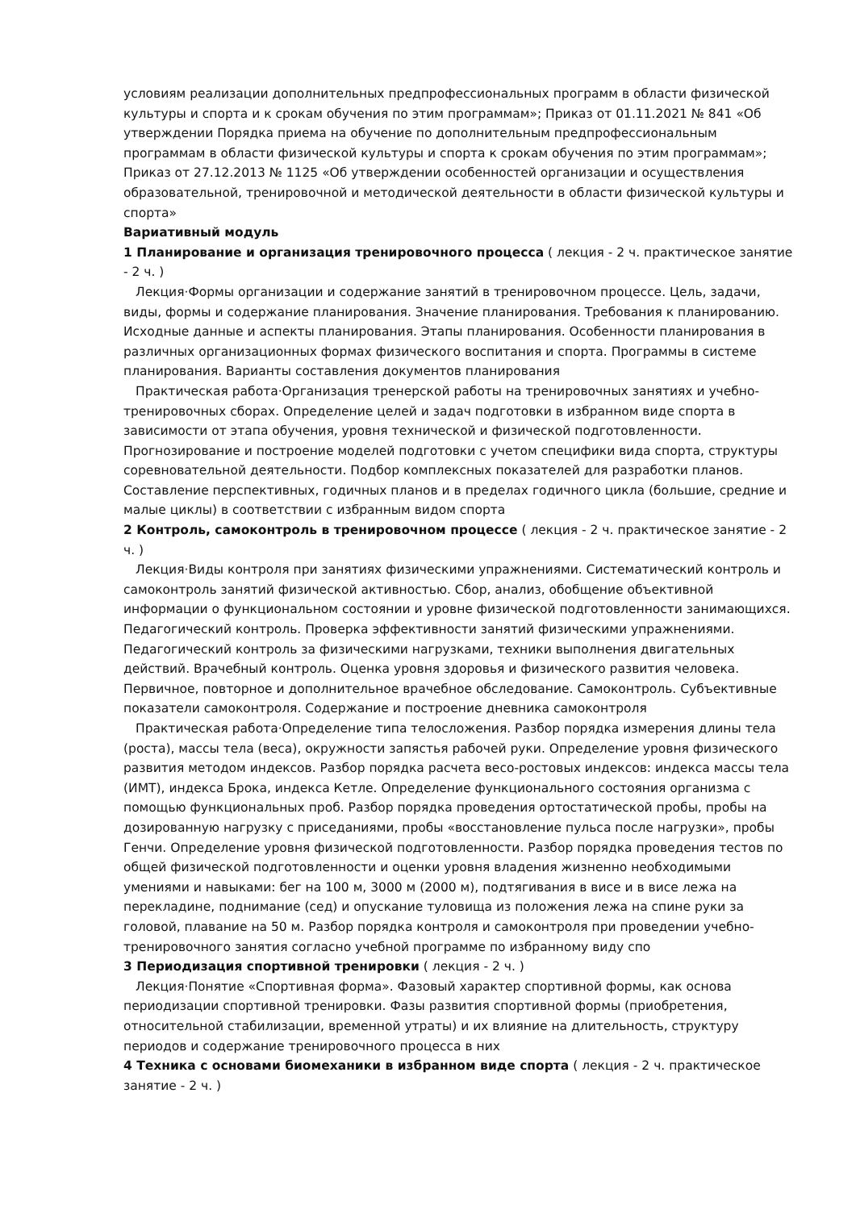условиям реализации дополнительных предпрофессиональных программ в области физической культуры и спорта и к срокам обучения по этим программам»; Приказ от 01.11.2021 № 841 «Об утверждении Порядка приема на обучение по дополнительным предпрофессиональным программам в области физической культуры и спорта к срокам обучения по этим программам»; Приказ от 27.12.2013 № 1125 «Об утверждении особенностей организации и осуществления образовательной, тренировочной и методической деятельности в области физической культуры и спорта»
Вариативный модуль
1 Планирование и организация тренировочного процесса ( лекция - 2 ч. практическое занятие - 2 ч. )
Лекция·Формы организации и содержание занятий в тренировочном процессе. Цель, задачи, виды, формы и содержание планирования. Значение планирования. Требования к планированию. Исходные данные и аспекты планирования. Этапы планирования. Особенности планирования в различных организационных формах физического воспитания и спорта. Программы в системе планирования. Варианты составления документов планирования
Практическая работа·Организация тренерской работы на тренировочных занятиях и учебно-тренировочных сборах. Определение целей и задач подготовки в избранном виде спорта в зависимости от этапа обучения, уровня технической и физической подготовленности. Прогнозирование и построение моделей подготовки с учетом специфики вида спорта, структуры соревновательной деятельности. Подбор комплексных показателей для разработки планов. Составление перспективных, годичных планов и в пределах годичного цикла (большие, средние и малые циклы) в соответствии с избранным видом спорта
2 Контроль, самоконтроль в тренировочном процессе ( лекция - 2 ч. практическое занятие - 2 ч. )
Лекция·Виды контроля при занятиях физическими упражнениями. Систематический контроль и самоконтроль занятий физической активностью. Сбор, анализ, обобщение объективной информации о функциональном состоянии и уровне физической подготовленности занимающихся. Педагогический контроль. Проверка эффективности занятий физическими упражнениями. Педагогический контроль за физическими нагрузками, техники выполнения двигательных действий. Врачебный контроль. Оценка уровня здоровья и физического развития человека. Первичное, повторное и дополнительное врачебное обследование. Самоконтроль. Субъективные показатели самоконтроля. Содержание и построение дневника самоконтроля
Практическая работа·Определение типа телосложения. Разбор порядка измерения длины тела (роста), массы тела (веса), окружности запястья рабочей руки. Определение уровня физического развития методом индексов. Разбор порядка расчета весо-ростовых индексов: индекса массы тела (ИМТ), индекса Брока, индекса Кетле. Определение функционального состояния организма с помощью функциональных проб. Разбор порядка проведения ортостатической пробы, пробы на дозированную нагрузку с приседаниями, пробы «восстановление пульса после нагрузки», пробы Генчи. Определение уровня физической подготовленности. Разбор порядка проведения тестов по общей физической подготовленности и оценки уровня владения жизненно необходимыми умениями и навыками: бег на 100 м, 3000 м (2000 м), подтягивания в висе и в висе лежа на перекладине, поднимание (сед) и опускание туловища из положения лежа на спине руки за головой, плавание на 50 м. Разбор порядка контроля и самоконтроля при проведении учебно-тренировочного занятия согласно учебной программе по избранному виду спо
3 Периодизация спортивной тренировки ( лекция - 2 ч. )
Лекция·Понятие «Спортивная форма». Фазовый характер спортивной формы, как основа периодизации спортивной тренировки. Фазы развития спортивной формы (приобретения, относительной стабилизации, временной утраты) и их влияние на длительность, структуру периодов и содержание тренировочного процесса в них
4 Техника с основами биомеханики в избранном виде спорта ( лекция - 2 ч. практическое занятие - 2 ч. )